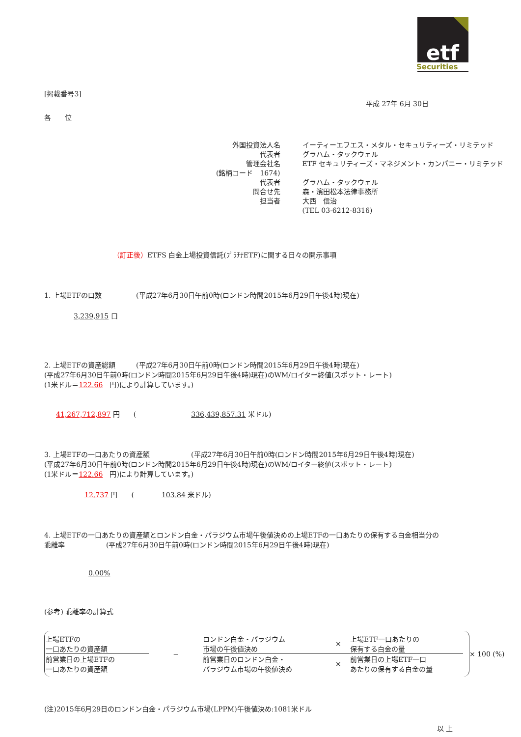etf
Securities
[掲載番号3]
平成 27年 6月 30日
各　　位
| 外国投資法人名 | イーティーエフエス・メタル・セキュリティーズ・リミテッド |
| 代表者 | グラハム・タックウェル |
| 管理会社名 | ETF セキュリティーズ・マネジメント・カンパニー・リミテッド |
| (銘柄コード 1674) | |
| 代表者 | グラハム・タックウェル |
| 問合せ先 | 森・濱田松本法律事務所 |
| 担当者 | 大西 信治 |
| | (TEL 03-6212-8316) |
（訂正後）ETFS 白金上場投資信託(ﾌﾟﾗﾁﾅETF)に関する日々の開示事項
1. 上場ETFの口数　　　　　(平成27年6月30日午前0時(ロンドン時間2015年6月29日午後4時)現在)
3,239,915 口
2. 上場ETFの資産総額　　　(平成27年6月30日午前0時(ロンドン時間2015年6月29日午後4時)現在)
(平成27年6月30日午前0時(ロンドン時間2015年6月29日午後4時)現在)のWM/ロイター終値(スポット・レート)
(1米ドル＝122.66　円)により計算しています。)
41,267,712,897 円　　(　　　　　　　　336,439,857.31 米ドル)
3. 上場ETFの一口あたりの資産額　　　　　　(平成27年6月30日午前0時(ロンドン時間2015年6月29日午後4時)現在)
(平成27年6月30日午前0時(ロンドン時間2015年6月29日午後4時)現在)のWM/ロイター終値(スポット・レート)
(1米ドル＝122.66　円)により計算しています。)
12,737 円　　(　　　　103.84 米ドル)
4. 上場ETFの一口あたりの資産額とロンドン白金・パラジウム市場午後値決めの上場ETFの一口あたりの保有する白金相当分の
乖離率　　　　　　(平成27年6月30日午前0時(ロンドン時間2015年6月29日午後4時)現在)
0.00%
(参考) 乖離率の計算式
上場ETFの
一口あたりの資産額
前営業日の上場ETFの
一口あたりの資産額
−
ロンドン白金・パラジウム
市場の午後値決め
× 上場ETF一口あたりの
保有する白金の量
前営業日のロンドン白金・
パラジウム市場の午後値決め
× 前営業日の上場ETF一口
あたりの保有する白金の量
× 100 (%)
(注)2015年6月29日のロンドン白金・パラジウム市場(LPPM)午後値決め:1081米ドル
以 上